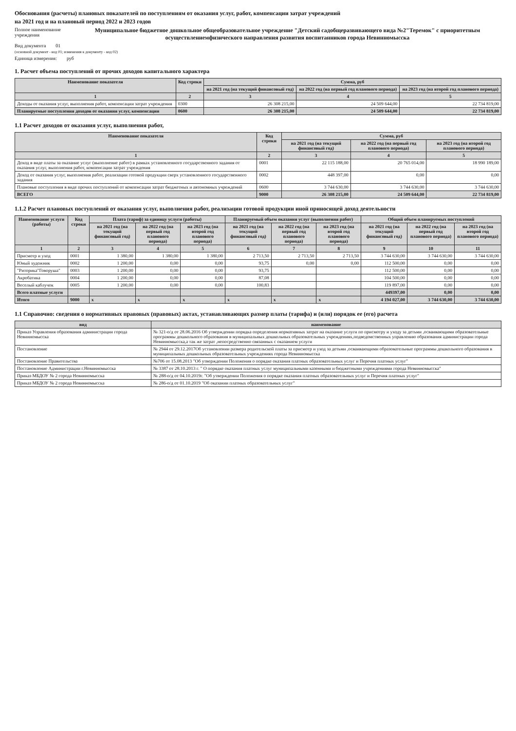Обоснования (расчеты) плановых показателей по поступлениям от оказания услуг, работ, компенсации затрат учреждений
на 2021 год и на плановый период 2022 и 2023 годов
Полное наименование учреждения Муниципальное бюджетное дошкольное общеобразовательное учреждение "Детский садобщеразвивающего вида №2"Теремок" с приоритетным осуществлениемфизического направления развития воспитанников города Невинномысска
Вид документа 01
(основной документ - код 01; изменения к документу - код 02)
Единица измерения: руб
1. Расчет объема поступлений от прочих доходов капитального характера
| Наименование показателя | Код строки | Сумма, руб | | |
| --- | --- | --- | --- | --- |
| | | на 2021 год (на текущий финансовый год) | на 2022 год (на первый год планового периода) | на 2023 год (на второй год планового периода) |
| 1 | 2 | 3 | 4 | 5 |
| Доходы от оказания услуг, выполнения работ, компенсации затрат учреждения | 0300 | 26 308 215,00 | 24 509 644,00 | 22 734 819,00 |
| Планируемые поступления доходов от оказания услуг, компенсации | 0600 | 26 308 215,00 | 24 509 644,00 | 22 734 819,00 |
1.1 Расчет доходов от оказания услуг, выполнения работ,
| Наименование показателя | Код строки | Сумма, руб | | |
| --- | --- | --- | --- | --- |
| | | на 2021 год (на текущий финансовый год) | на 2022 год (на первый год планового периода) | на 2023 год (на второй год планового периода) |
| 1 | 2 | 3 | 4 | 5 |
| Доход в виде платы за оказание услуг (выполнение работ) в рамках установленного государственного задания от оказания услуг, выполнения работ, компенсации затрат учреждения | 0001 | 22 115 188,00 | 20 765 014,00 | 18 990 189,00 |
| Доход от оказания услуг, выполнения работ, реализации готовой продукции сверх установленного государственного задания | 0002 | 448 397,00 | 0,00 | 0,00 |
| Плановые поступления в виде прочих поступлений от компенсации затрат бюджетных и автономных учреждений | 0600 | 3 744 630,00 | 3 744 630,00 | 3 744 630,00 |
| ВСЕГО | 9000 | 26 308 215,00 | 24 509 644,00 | 22 734 819,00 |
1.1.2 Расчет плановых поступлений от оказания услуг, выполнения работ, реализации готовой продукции иной приносящей доход деятельности
| Наименование услуги (работы) | Код строки | Плата (тариф) за единицу услуги (работы) | | | Планируемый объем оказания услуг (выполнения работ) | | | Общий объем планируемых поступлений | | |
| --- | --- | --- | --- | --- | --- | --- | --- | --- | --- | --- |
| | | на 2021 год (на текущий финансовый год) | на 2022 год (на первый год планового периода) | на 2023 год (на второй год планового периода) | на 2021 год (на текущий финансовый год) | на 2022 год (на первый год планового периода) | на 2023 год (на второй год планового периода) | на 2021 год (на текущий финансовый год) | на 2022 год (на первый год планового периода) | на 2023 год (на второй год планового периода) |
| 1 | 2 | 3 | 4 | 5 | 6 | 7 | 8 | 9 | 10 | 11 |
| Присмотр и уход | 0001 | 1 380,00 | 1 380,00 | 1 380,00 | 2 713,50 | 2 713,50 | 2 713,50 | 3 744 630,00 | 3 744 630,00 | 3 744 630,00 |
| Юный художник | 0002 | 1 200,00 | 0,00 | 0,00 | 93,75 | 0,00 | 0,00 | 112 500,00 | 0,00 | 0,00 |
| "Риторика"Говоруша" | 0003 | 1 200,00 | 0,00 | 0,00 | 93,75 | | | 112 500,00 | 0,00 | 0,00 |
| Акробатика | 0004 | 1 200,00 | 0,00 | 0,00 | 87,08 | | | 104 500,00 | 0,00 | 0,00 |
| Веселый каблучок | 0005 | 1 200,00 | 0,00 | 0,00 | 100,83 | | | 119 897,00 | 0,00 | 0,00 |
| Всего платные услуги | | | | | | | | 449397,00 | 0,00 | 0,00 |
| Итого | 9000 | x | x | x | x | x | x | 4 194 027,00 | 3 744 630,00 | 3 744 630,00 |
1.1 Справочно: сведения о нормативных правовых (правовых) актах, устанавливающих размер платы (тарифа) и (или) порядок ее (его) расчета
| вид | наименование |
| --- | --- |
| Приказ Управления образования администрации города Невинномысска | № 321-о/д от 28.06.2016 Об утверждении порядка определения нормативных затрат на оказание услуги по присмотру и уходу за детьми ,осваивающими образовательные программы дошкольного образования в муниципальных дошкольных образовательных учреждениях,подведомственных управлению образования администрации города Невинномысска,а так же затрат ,непосредственно связанных с оказанием услуги |
| Постановление | № 2944 от 29.12.2017Об установлении размера родительской платы за присмотр и уход за детьми ,осваивающими образовательные программы дошкольного образования в муниципальных дошкольных образовательных учреждениях города Невинномысска |
| Постановление Правительства | №706 от 15.08.2013 "Об утверждении Положения о порядке оказания платных образовательных услуг и Перечня платных услуг" |
| Постановление Администрации г.Невинномысска | № 3387 от 28.10.2013 г. " О порядке оказания платных услуг муниципальными казенными и бюджетными учреждениями города Невинномысска" |
| Приказ МБДОУ № 2 города Невинномысска | № 288-о/д от 04.10.2019г. "Об утверждении Положения о порядке оказания платных образовательных услуг и Перечня платных услуг" |
| Приказ МБДОУ № 2 города Невинномысска | № 286-о/д от 01.10.2019 "Об оказании платных образовательных услуг" |